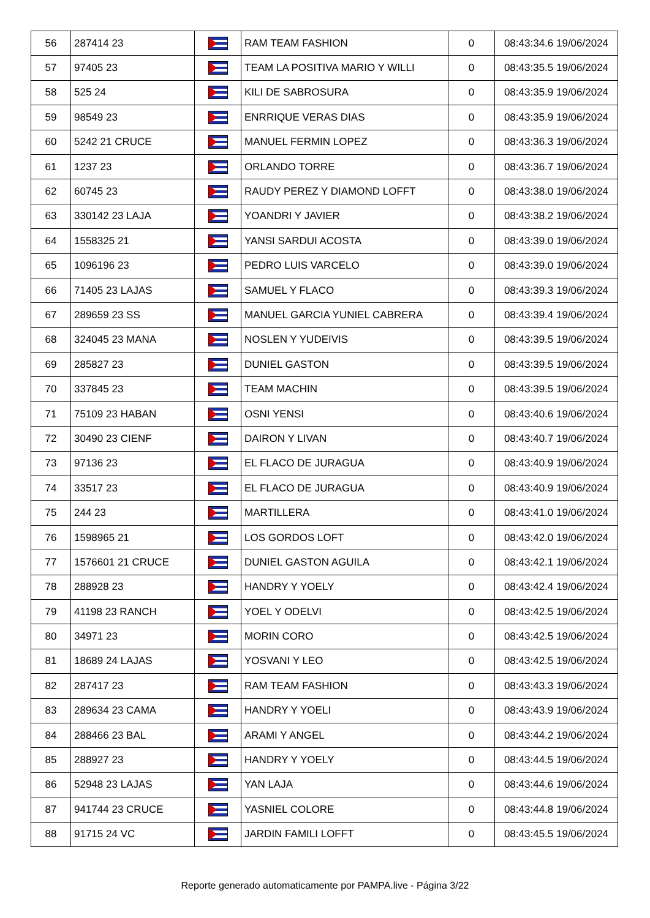| 56 | 287414 23 | | RAM TEAM FASHION | 0 | 08:43:34.6 19/06/2024 |
| 57 | 97405 23 | | TEAM LA POSITIVA MARIO Y WILLI | 0 | 08:43:35.5 19/06/2024 |
| 58 | 525 24 | | KILI DE SABROSURA | 0 | 08:43:35.9 19/06/2024 |
| 59 | 98549 23 | | ENRRIQUE VERAS DIAS | 0 | 08:43:35.9 19/06/2024 |
| 60 | 5242 21 CRUCE | | MANUEL FERMIN LOPEZ | 0 | 08:43:36.3 19/06/2024 |
| 61 | 1237 23 | | ORLANDO TORRE | 0 | 08:43:36.7 19/06/2024 |
| 62 | 60745 23 | | RAUDY PEREZ Y DIAMOND LOFFT | 0 | 08:43:38.0 19/06/2024 |
| 63 | 330142 23 LAJA | | YOANDRI Y JAVIER | 0 | 08:43:38.2 19/06/2024 |
| 64 | 1558325 21 | | YANSI SARDUI ACOSTA | 0 | 08:43:39.0 19/06/2024 |
| 65 | 1096196 23 | | PEDRO LUIS VARCELO | 0 | 08:43:39.0 19/06/2024 |
| 66 | 71405 23 LAJAS | | SAMUEL Y FLACO | 0 | 08:43:39.3 19/06/2024 |
| 67 | 289659 23 SS | | MANUEL GARCIA YUNIEL CABRERA | 0 | 08:43:39.4 19/06/2024 |
| 68 | 324045 23 MANA | | NOSLEN Y YUDEIVIS | 0 | 08:43:39.5 19/06/2024 |
| 69 | 285827 23 | | DUNIEL GASTON | 0 | 08:43:39.5 19/06/2024 |
| 70 | 337845 23 | | TEAM MACHIN | 0 | 08:43:39.5 19/06/2024 |
| 71 | 75109 23 HABAN | | OSNI YENSI | 0 | 08:43:40.6 19/06/2024 |
| 72 | 30490 23 CIENF | | DAIRON Y LIVAN | 0 | 08:43:40.7 19/06/2024 |
| 73 | 97136 23 | | EL FLACO DE JURAGUA | 0 | 08:43:40.9 19/06/2024 |
| 74 | 33517 23 | | EL FLACO DE JURAGUA | 0 | 08:43:40.9 19/06/2024 |
| 75 | 244 23 | | MARTILLERA | 0 | 08:43:41.0 19/06/2024 |
| 76 | 1598965 21 | | LOS GORDOS LOFT | 0 | 08:43:42.0 19/06/2024 |
| 77 | 1576601 21 CRUCE | | DUNIEL GASTON AGUILA | 0 | 08:43:42.1 19/06/2024 |
| 78 | 288928 23 | | HANDRY Y YOELY | 0 | 08:43:42.4 19/06/2024 |
| 79 | 41198 23 RANCH | | YOEL Y ODELVI | 0 | 08:43:42.5 19/06/2024 |
| 80 | 34971 23 | | MORIN CORO | 0 | 08:43:42.5 19/06/2024 |
| 81 | 18689 24 LAJAS | | YOSVANI Y LEO | 0 | 08:43:42.5 19/06/2024 |
| 82 | 287417 23 | | RAM TEAM FASHION | 0 | 08:43:43.3 19/06/2024 |
| 83 | 289634 23 CAMA | | HANDRY Y YOELI | 0 | 08:43:43.9 19/06/2024 |
| 84 | 288466 23 BAL | | ARAMI Y ANGEL | 0 | 08:43:44.2 19/06/2024 |
| 85 | 288927 23 | | HANDRY Y YOELY | 0 | 08:43:44.5 19/06/2024 |
| 86 | 52948 23 LAJAS | | YAN LAJA | 0 | 08:43:44.6 19/06/2024 |
| 87 | 941744 23 CRUCE | | YASNIEL COLORE | 0 | 08:43:44.8 19/06/2024 |
| 88 | 91715 24 VC | | JARDIN FAMILI LOFFT | 0 | 08:43:45.5 19/06/2024 |
Reporte generado automaticamente por PAMPA.live - Página 3/22